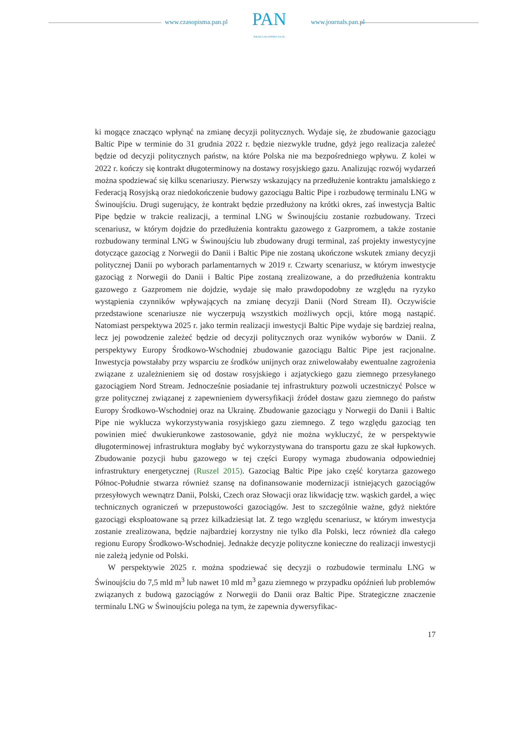www.czasopisma.pan.pl
PAN
POLSKA AKADEMIA NAUK
www.journals.pan.pl
ki mogące znacząco wpłynąć na zmianę decyzji politycznych. Wydaje się, że zbudowanie gazociągu Baltic Pipe w terminie do 31 grudnia 2022 r. będzie niezwykle trudne, gdyż jego realizacja zależeć będzie od decyzji politycznych państw, na które Polska nie ma bezpośredniego wpływu. Z kolei w 2022 r. kończy się kontrakt długoterminowy na dostawy rosyjskiego gazu. Analizując rozwój wydarzeń można spodziewać się kilku scenariuszy. Pierwszy wskazujący na przedłużenie kontraktu jamalskiego z Federacją Rosyjską oraz niedokończenie budowy gazociągu Baltic Pipe i rozbudowę terminalu LNG w Świnoujściu. Drugi sugerujący, że kontrakt będzie przedłużony na krótki okres, zaś inwestycja Baltic Pipe będzie w trakcie realizacji, a terminal LNG w Świnoujściu zostanie rozbudowany. Trzeci scenariusz, w którym dojdzie do przedłużenia kontraktu gazowego z Gazpromem, a także zostanie rozbudowany terminal LNG w Świnoujściu lub zbudowany drugi terminal, zaś projekty inwestycyjne dotyczące gazociąg z Norwegii do Danii i Baltic Pipe nie zostaną ukończone wskutek zmiany decyzji politycznej Danii po wyborach parlamentarnych w 2019 r. Czwarty scenariusz, w którym inwestycje gazociąg z Norwegii do Danii i Baltic Pipe zostaną zrealizowane, a do przedłużenia kontraktu gazowego z Gazpromem nie dojdzie, wydaje się mało prawdopodobny ze względu na ryzyko wystąpienia czynników wpływających na zmianę decyzji Danii (Nord Stream II). Oczywiście przedstawione scenariusze nie wyczerpują wszystkich możliwych opcji, które mogą nastąpić. Natomiast perspektywa 2025 r. jako termin realizacji inwestycji Baltic Pipe wydaje się bardziej realna, lecz jej powodzenie zależeć będzie od decyzji politycznych oraz wyników wyborów w Danii. Z perspektywy Europy Środkowo-Wschodniej zbudowanie gazociągu Baltic Pipe jest racjonalne. Inwestycja powstałaby przy wsparciu ze środków unijnych oraz zniwelowałaby ewentualne zagrożenia związane z uzależnieniem się od dostaw rosyjskiego i azjatyckiego gazu ziemnego przesyłanego gazociągiem Nord Stream. Jednocześnie posiadanie tej infrastruktury pozwoli uczestniczyć Polsce w grze politycznej związanej z zapewnieniem dywersyfikacji źródeł dostaw gazu ziemnego do państw Europy Środkowo-Wschodniej oraz na Ukrainę. Zbudowanie gazociągu y Norwegii do Danii i Baltic Pipe nie wyklucza wykorzystywania rosyjskiego gazu ziemnego. Z tego względu gazociąg ten powinien mieć dwukierunkowe zastosowanie, gdyż nie można wykluczyć, że w perspektywie długoterminowej infrastruktura mogłaby być wykorzystywana do transportu gazu ze skał łupkowych. Zbudowanie pozycji hubu gazowego w tej części Europy wymaga zbudowania odpowiedniej infrastruktury energetycznej (Ruszel 2015). Gazociąg Baltic Pipe jako część korytarza gazowego Północ-Południe stwarza również szansę na dofinansowanie modernizacji istniejących gazociągów przesyłowych wewnątrz Danii, Polski, Czech oraz Słowacji oraz likwidację tzw. wąskich gardeł, a więc technicznych ograniczeń w przepustowości gazociągów. Jest to szczególnie ważne, gdyż niektóre gazociągi eksploatowane są przez kilkadziesiąt lat. Z tego względu scenariusz, w którym inwestycja zostanie zrealizowana, będzie najbardziej korzystny nie tylko dla Polski, lecz również dla całego regionu Europy Środkowo-Wschodniej. Jednakże decyzje polityczne konieczne do realizacji inwestycji nie zależą jedynie od Polski.
W perspektywie 2025 r. można spodziewać się decyzji o rozbudowie terminalu LNG w Świnoujściu do 7,5 mld m<sup>3</sup> lub nawet 10 mld m<sup>3</sup> gazu ziemnego w przypadku opóźnień lub problemów związanych z budową gazociągów z Norwegii do Danii oraz Baltic Pipe. Strategiczne znaczenie terminalu LNG w Świnoujściu polega na tym, że zapewnia dywersyfikac-
17